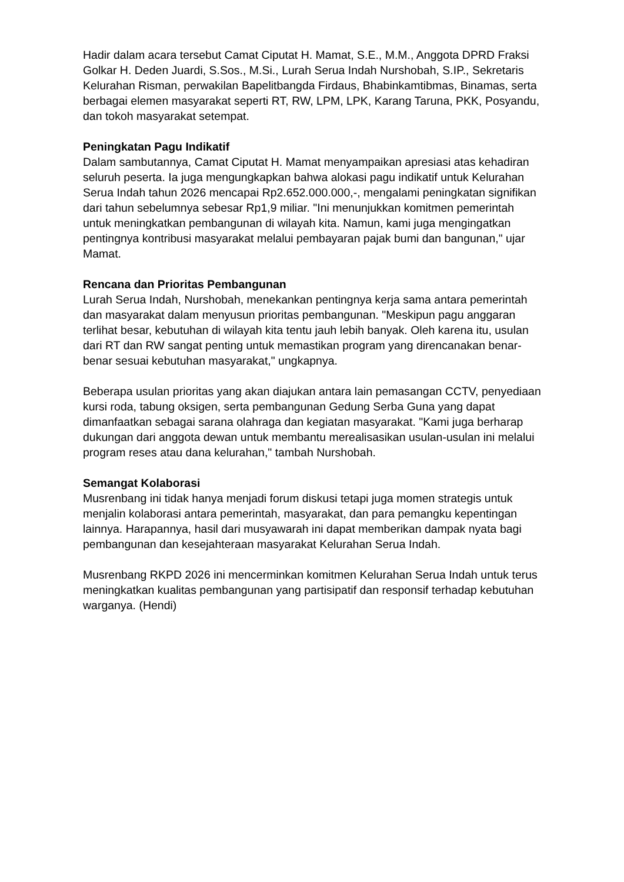Hadir dalam acara tersebut Camat Ciputat H. Mamat, S.E., M.M., Anggota DPRD Fraksi Golkar H. Deden Juardi, S.Sos., M.Si., Lurah Serua Indah Nurshobah, S.IP., Sekretaris Kelurahan Risman, perwakilan Bapelitbangda Firdaus, Bhabinkamtibmas, Binamas, serta berbagai elemen masyarakat seperti RT, RW, LPM, LPK, Karang Taruna, PKK, Posyandu, dan tokoh masyarakat setempat.
Peningkatan Pagu Indikatif
Dalam sambutannya, Camat Ciputat H. Mamat menyampaikan apresiasi atas kehadiran seluruh peserta. Ia juga mengungkapkan bahwa alokasi pagu indikatif untuk Kelurahan Serua Indah tahun 2026 mencapai Rp2.652.000.000,-, mengalami peningkatan signifikan dari tahun sebelumnya sebesar Rp1,9 miliar. "Ini menunjukkan komitmen pemerintah untuk meningkatkan pembangunan di wilayah kita. Namun, kami juga mengingatkan pentingnya kontribusi masyarakat melalui pembayaran pajak bumi dan bangunan," ujar Mamat.
Rencana dan Prioritas Pembangunan
Lurah Serua Indah, Nurshobah, menekankan pentingnya kerja sama antara pemerintah dan masyarakat dalam menyusun prioritas pembangunan. "Meskipun pagu anggaran terlihat besar, kebutuhan di wilayah kita tentu jauh lebih banyak. Oleh karena itu, usulan dari RT dan RW sangat penting untuk memastikan program yang direncanakan benar-benar sesuai kebutuhan masyarakat," ungkapnya.
Beberapa usulan prioritas yang akan diajukan antara lain pemasangan CCTV, penyediaan kursi roda, tabung oksigen, serta pembangunan Gedung Serba Guna yang dapat dimanfaatkan sebagai sarana olahraga dan kegiatan masyarakat. "Kami juga berharap dukungan dari anggota dewan untuk membantu merealisasikan usulan-usulan ini melalui program reses atau dana kelurahan," tambah Nurshobah.
Semangat Kolaborasi
Musrenbang ini tidak hanya menjadi forum diskusi tetapi juga momen strategis untuk menjalin kolaborasi antara pemerintah, masyarakat, dan para pemangku kepentingan lainnya. Harapannya, hasil dari musyawarah ini dapat memberikan dampak nyata bagi pembangunan dan kesejahteraan masyarakat Kelurahan Serua Indah.
Musrenbang RKPD 2026 ini mencerminkan komitmen Kelurahan Serua Indah untuk terus meningkatkan kualitas pembangunan yang partisipatif dan responsif terhadap kebutuhan warganya. (Hendi)